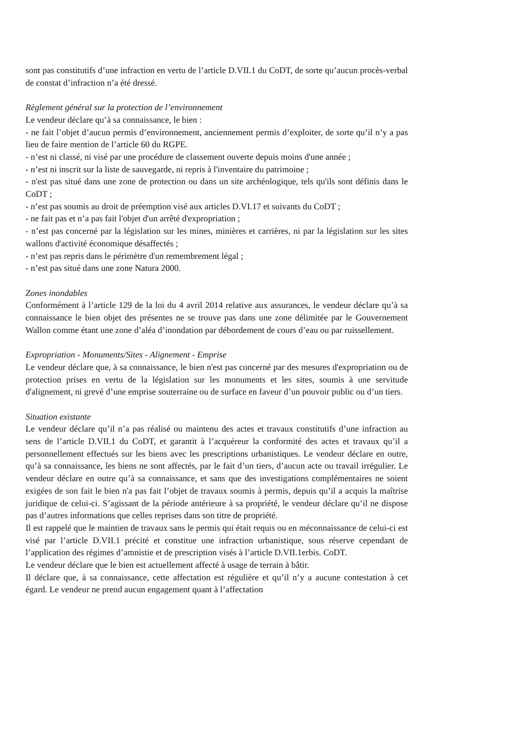sont pas constitutifs d’une infraction en vertu de l’article D.VII.1 du CoDT, de sorte qu’aucun procès-verbal de constat d’infraction n’a été dressé.
Règlement général sur la protection de l’environnement
Le vendeur déclare qu’à sa connaissance, le bien :
- ne fait l’objet d’aucun permis d’environnement, anciennement permis d’exploiter, de sorte qu’il n’y a pas lieu de faire mention de l’article 60 du RGPE.
- n’est ni classé, ni visé par une procédure de classement ouverte depuis moins d'une année ;
- n’est ni inscrit sur la liste de sauvegarde, ni repris à l'inventaire du patrimoine ;
- n'est pas situé dans une zone de protection ou dans un site archéologique, tels qu'ils sont définis dans le CoDT ;
- n’est pas soumis au droit de préemption visé aux articles D.VI.17 et suivants du CoDT ;
- ne fait pas et n’a pas fait l'objet d'un arrêté d'expropriation ;
- n’est pas concerné par la législation sur les mines, minières et carrières, ni par la législation sur les sites wallons d'activité économique désaffectés ;
- n’est pas repris dans le périmètre d'un remembrement légal ;
- n’est pas situé dans une zone Natura 2000.
Zones inondables
Conformément à l’article 129 de la loi du 4 avril 2014 relative aux assurances, le vendeur déclare qu’à sa connaissance le bien objet des présentes ne se trouve pas dans une zone délimitée par le Gouvernement Wallon comme étant une zone d’aléa d’inondation par débordement de cours d’eau ou par ruissellement.
Expropriation - Monuments/Sites - Alignement - Emprise
Le vendeur déclare que, à sa connaissance, le bien n'est pas concerné par des mesures d'expropriation ou de protection prises en vertu de la législation sur les monuments et les sites, soumis à une servitude d'alignement, ni grevé d’une emprise souterraine ou de surface en faveur d’un pouvoir public ou d’un tiers.
Situation existante
Le vendeur déclare qu’il n’a pas réalisé ou maintenu des actes et travaux constitutifs d’une infraction au sens de l’article D.VII.1 du CoDT, et garantit à l’acquéreur la conformité des actes et travaux qu’il a personnellement effectués sur les biens avec les prescriptions urbanistiques. Le vendeur déclare en outre, qu’à sa connaissance, les biens ne sont affectés, par le fait d’un tiers, d’aucun acte ou travail irrégulier. Le vendeur déclare en outre qu’à sa connaissance, et sans que des investigations complémentaires ne soient exigées de son fait le bien n'a pas fait l’objet de travaux soumis à permis, depuis qu’il a acquis la maîtrise juridique de celui-ci. S’agissant de la période antérieure à sa propriété, le vendeur déclare qu’il ne dispose pas d’autres informations que celles reprises dans son titre de propriété.
Il est rappelé que le maintien de travaux sans le permis qui était requis ou en méconnaissance de celui-ci est visé par l’article D.VII.1 précité et constitue une infraction urbanistique, sous réserve cependant de l’application des régimes d’amnistie et de prescription visés à l’article D.VII.1erbis. CoDT.
Le vendeur déclare que le bien est actuellement affecté à usage de terrain à bâtir.
Il déclare que, à sa connaissance, cette affectation est régulière et qu’il n’y a aucune contestation à cet égard. Le vendeur ne prend aucun engagement quant à l’affectation